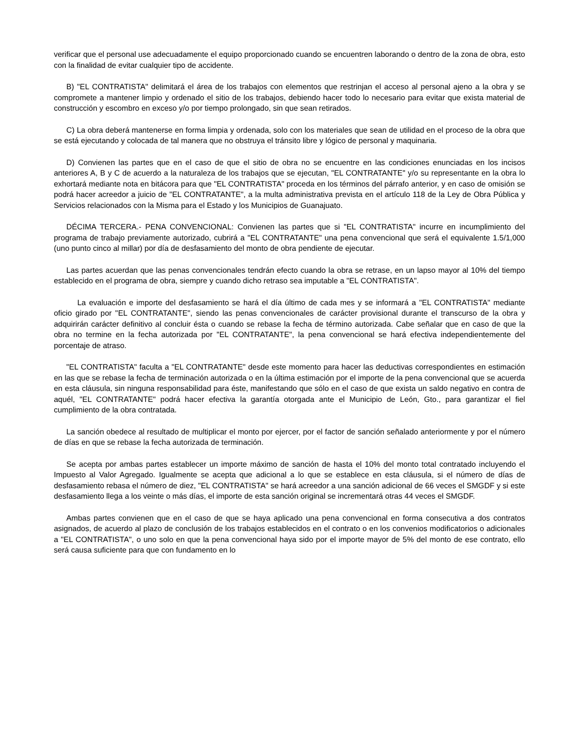verificar que el personal use adecuadamente el equipo proporcionado cuando se encuentren laborando o dentro de la zona de obra, esto con la finalidad de evitar cualquier tipo de accidente.
B) "EL CONTRATISTA" delimitará el área de los trabajos con elementos que restrinjan el acceso al personal ajeno a la obra y se compromete a mantener limpio y ordenado el sitio de los trabajos, debiendo hacer todo lo necesario para evitar que exista material de construcción y escombro en exceso y/o por tiempo prolongado, sin que sean retirados.
C) La obra deberá mantenerse en forma limpia y ordenada, solo con los materiales que sean de utilidad en el proceso de la obra que se está ejecutando y colocada de tal manera que no obstruya el tránsito libre y lógico de personal y maquinaria.
D) Convienen las partes que en el caso de que el sitio de obra no se encuentre en las condiciones enunciadas en los incisos anteriores A, B y C de acuerdo a la naturaleza de los trabajos que se ejecutan, "EL CONTRATANTE" y/o su representante en la obra lo exhortará mediante nota en bitácora para que "EL CONTRATISTA" proceda en los términos del párrafo anterior, y en caso de omisión se podrá hacer acreedor a juicio de "EL CONTRATANTE", a la multa administrativa prevista en el artículo 118 de la Ley de Obra Pública y Servicios relacionados con la Misma para el Estado y los Municipios de Guanajuato.
DÉCIMA TERCERA.- PENA CONVENCIONAL: Convienen las partes que si "EL CONTRATISTA" incurre en incumplimiento del programa de trabajo previamente autorizado, cubrirá a "EL CONTRATANTE" una pena convencional que será el equivalente 1.5/1,000 (uno punto cinco al millar) por día de desfasamiento del monto de obra pendiente de ejecutar.
Las partes acuerdan que las penas convencionales tendrán efecto cuando la obra se retrase, en un lapso mayor al 10% del tiempo establecido en el programa de obra, siempre y cuando dicho retraso sea imputable a "EL CONTRATISTA".
La evaluación e importe del desfasamiento se hará el día último de cada mes y se informará a "EL CONTRATISTA" mediante oficio girado por "EL CONTRATANTE", siendo las penas convencionales de carácter provisional durante el transcurso de la obra y adquirirán carácter definitivo al concluir ésta o cuando se rebase la fecha de término autorizada. Cabe señalar que en caso de que la obra no termine en la fecha autorizada por "EL CONTRATANTE", la pena convencional se hará efectiva independientemente del porcentaje de atraso.
"EL CONTRATISTA" faculta a "EL CONTRATANTE" desde este momento para hacer las deductivas correspondientes en estimación en las que se rebase la fecha de terminación autorizada o en la última estimación por el importe de la pena convencional que se acuerda en esta cláusula, sin ninguna responsabilidad para éste, manifestando que sólo en el caso de que exista un saldo negativo en contra de aquél, "EL CONTRATANTE" podrá hacer efectiva la garantía otorgada ante el Municipio de León, Gto., para garantizar el fiel cumplimiento de la obra contratada.
La sanción obedece al resultado de multiplicar el monto por ejercer, por el factor de sanción señalado anteriormente y por el número de días en que se rebase la fecha autorizada de terminación.
Se acepta por ambas partes establecer un importe máximo de sanción de hasta el 10% del monto total contratado incluyendo el Impuesto al Valor Agregado. Igualmente se acepta que adicional a lo que se establece en esta cláusula, si el número de días de desfasamiento rebasa el número de diez, "EL CONTRATISTA" se hará acreedor a una sanción adicional de 66 veces el SMGDF y si este desfasamiento llega a los veinte o más días, el importe de esta sanción original se incrementará otras 44 veces el SMGDF.
Ambas partes convienen que en el caso de que se haya aplicado una pena convencional en forma consecutiva a dos contratos asignados, de acuerdo al plazo de conclusión de los trabajos establecidos en el contrato o en los convenios modificatorios o adicionales a "EL CONTRATISTA", o uno solo en que la pena convencional haya sido por el importe mayor de 5% del monto de ese contrato, ello será causa suficiente para que con fundamento en lo